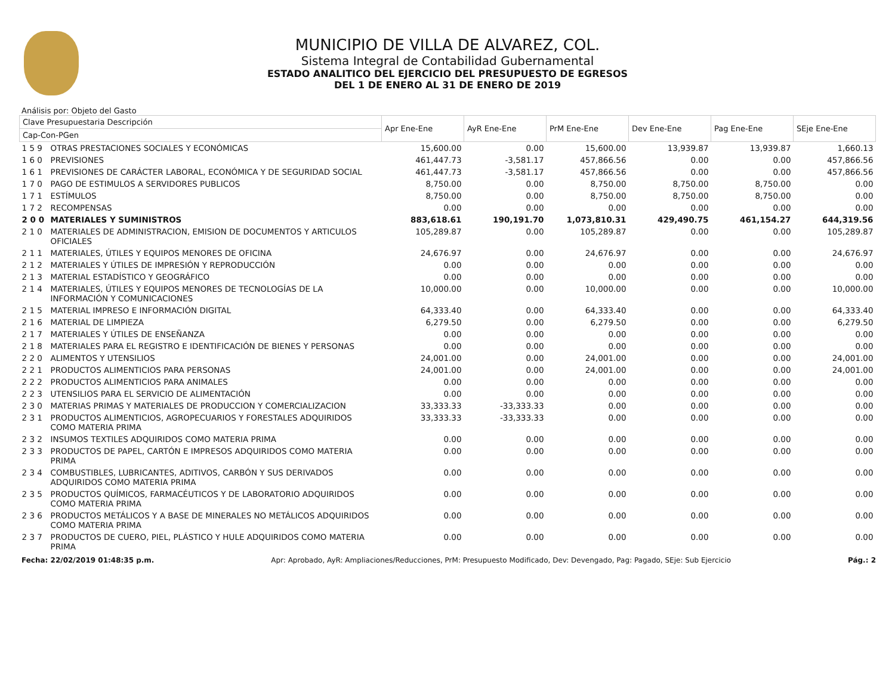MUNICIPIO DE VILLA DE ALVAREZ, COL.
Sistema Integral de Contabilidad Gubernamental
ESTADO ANALITICO DEL EJERCICIO DEL PRESUPUESTO DE EGRESOS
DEL 1 DE ENERO AL 31 DE ENERO DE 2019
Análisis por: Objeto del Gasto
| Clave Presupuestaria Descripción | | Apr Ene-Ene | AyR Ene-Ene | PrM Ene-Ene | Dev Ene-Ene | Pag Ene-Ene | SEje Ene-Ene |
| --- | --- | --- | --- | --- | --- | --- | --- |
| Cap-Con-PGen | | | | | | | |
| 1 5 9 | OTRAS PRESTACIONES SOCIALES Y ECONÓMICAS | 15,600.00 | 0.00 | 15,600.00 | 13,939.87 | 13,939.87 | 1,660.13 |
| 1 6 0 | PREVISIONES | 461,447.73 | -3,581.17 | 457,866.56 | 0.00 | 0.00 | 457,866.56 |
| 1 6 1 | PREVISIONES DE CARÁCTER LABORAL, ECONÓMICA Y DE SEGURIDAD SOCIAL | 461,447.73 | -3,581.17 | 457,866.56 | 0.00 | 0.00 | 457,866.56 |
| 1 7 0 | PAGO DE ESTIMULOS A SERVIDORES PUBLICOS | 8,750.00 | 0.00 | 8,750.00 | 8,750.00 | 8,750.00 | 0.00 |
| 1 7 1 | ESTÍMULOS | 8,750.00 | 0.00 | 8,750.00 | 8,750.00 | 8,750.00 | 0.00 |
| 1 7 2 | RECOMPENSAS | 0.00 | 0.00 | 0.00 | 0.00 | 0.00 | 0.00 |
| 2 0 0 | MATERIALES Y SUMINISTROS | 883,618.61 | 190,191.70 | 1,073,810.31 | 429,490.75 | 461,154.27 | 644,319.56 |
| 2 1 0 | MATERIALES DE ADMINISTRACION, EMISION DE DOCUMENTOS Y ARTICULOS OFICIALES | 105,289.87 | 0.00 | 105,289.87 | 0.00 | 0.00 | 105,289.87 |
| 2 1 1 | MATERIALES, ÚTILES Y EQUIPOS MENORES DE OFICINA | 24,676.97 | 0.00 | 24,676.97 | 0.00 | 0.00 | 24,676.97 |
| 2 1 2 | MATERIALES Y ÚTILES DE IMPRESIÓN Y REPRODUCCIÓN | 0.00 | 0.00 | 0.00 | 0.00 | 0.00 | 0.00 |
| 2 1 3 | MATERIAL ESTADÍSTICO Y GEOGRÁFICO | 0.00 | 0.00 | 0.00 | 0.00 | 0.00 | 0.00 |
| 2 1 4 | MATERIALES, ÚTILES Y EQUIPOS MENORES DE TECNOLOGÍAS DE LA INFORMACIÓN Y COMUNICACIONES | 10,000.00 | 0.00 | 10,000.00 | 0.00 | 0.00 | 10,000.00 |
| 2 1 5 | MATERIAL IMPRESO E INFORMACIÓN DIGITAL | 64,333.40 | 0.00 | 64,333.40 | 0.00 | 0.00 | 64,333.40 |
| 2 1 6 | MATERIAL DE LIMPIEZA | 6,279.50 | 0.00 | 6,279.50 | 0.00 | 0.00 | 6,279.50 |
| 2 1 7 | MATERIALES Y ÚTILES DE ENSEÑANZA | 0.00 | 0.00 | 0.00 | 0.00 | 0.00 | 0.00 |
| 2 1 8 | MATERIALES PARA EL REGISTRO E IDENTIFICACIÓN DE BIENES Y PERSONAS | 0.00 | 0.00 | 0.00 | 0.00 | 0.00 | 0.00 |
| 2 2 0 | ALIMENTOS Y UTENSILIOS | 24,001.00 | 0.00 | 24,001.00 | 0.00 | 0.00 | 24,001.00 |
| 2 2 1 | PRODUCTOS ALIMENTICIOS PARA PERSONAS | 24,001.00 | 0.00 | 24,001.00 | 0.00 | 0.00 | 24,001.00 |
| 2 2 2 | PRODUCTOS ALIMENTICIOS PARA ANIMALES | 0.00 | 0.00 | 0.00 | 0.00 | 0.00 | 0.00 |
| 2 2 3 | UTENSILIOS PARA EL SERVICIO DE ALIMENTACIÓN | 0.00 | 0.00 | 0.00 | 0.00 | 0.00 | 0.00 |
| 2 3 0 | MATERIAS PRIMAS Y MATERIALES DE PRODUCCION Y COMERCIALIZACION | 33,333.33 | -33,333.33 | 0.00 | 0.00 | 0.00 | 0.00 |
| 2 3 1 | PRODUCTOS ALIMENTICIOS, AGROPECUARIOS Y FORESTALES ADQUIRIDOS COMO MATERIA PRIMA | 33,333.33 | -33,333.33 | 0.00 | 0.00 | 0.00 | 0.00 |
| 2 3 2 | INSUMOS TEXTILES ADQUIRIDOS COMO MATERIA PRIMA | 0.00 | 0.00 | 0.00 | 0.00 | 0.00 | 0.00 |
| 2 3 3 | PRODUCTOS DE PAPEL, CARTÓN E IMPRESOS ADQUIRIDOS COMO MATERIA PRIMA | 0.00 | 0.00 | 0.00 | 0.00 | 0.00 | 0.00 |
| 2 3 4 | COMBUSTIBLES, LUBRICANTES, ADITIVOS, CARBÓN Y SUS DERIVADOS ADQUIRIDOS COMO MATERIA PRIMA | 0.00 | 0.00 | 0.00 | 0.00 | 0.00 | 0.00 |
| 2 3 5 | PRODUCTOS QUÍMICOS, FARMACÉUTICOS Y DE LABORATORIO ADQUIRIDOS COMO MATERIA PRIMA | 0.00 | 0.00 | 0.00 | 0.00 | 0.00 | 0.00 |
| 2 3 6 | PRODUCTOS METÁLICOS Y A BASE DE MINERALES NO METÁLICOS ADQUIRIDOS COMO MATERIA PRIMA | 0.00 | 0.00 | 0.00 | 0.00 | 0.00 | 0.00 |
| 2 3 7 | PRODUCTOS DE CUERO, PIEL, PLÁSTICO Y HULE ADQUIRIDOS COMO MATERIA PRIMA | 0.00 | 0.00 | 0.00 | 0.00 | 0.00 | 0.00 |
Fecha: 22/02/2019 01:48:35 p.m. Apr: Aprobado, AyR: Ampliaciones/Reducciones, PrM: Presupuesto Modificado, Dev: Devengado, Pag: Pagado, SEje: Sub Ejercicio Pág.: 2